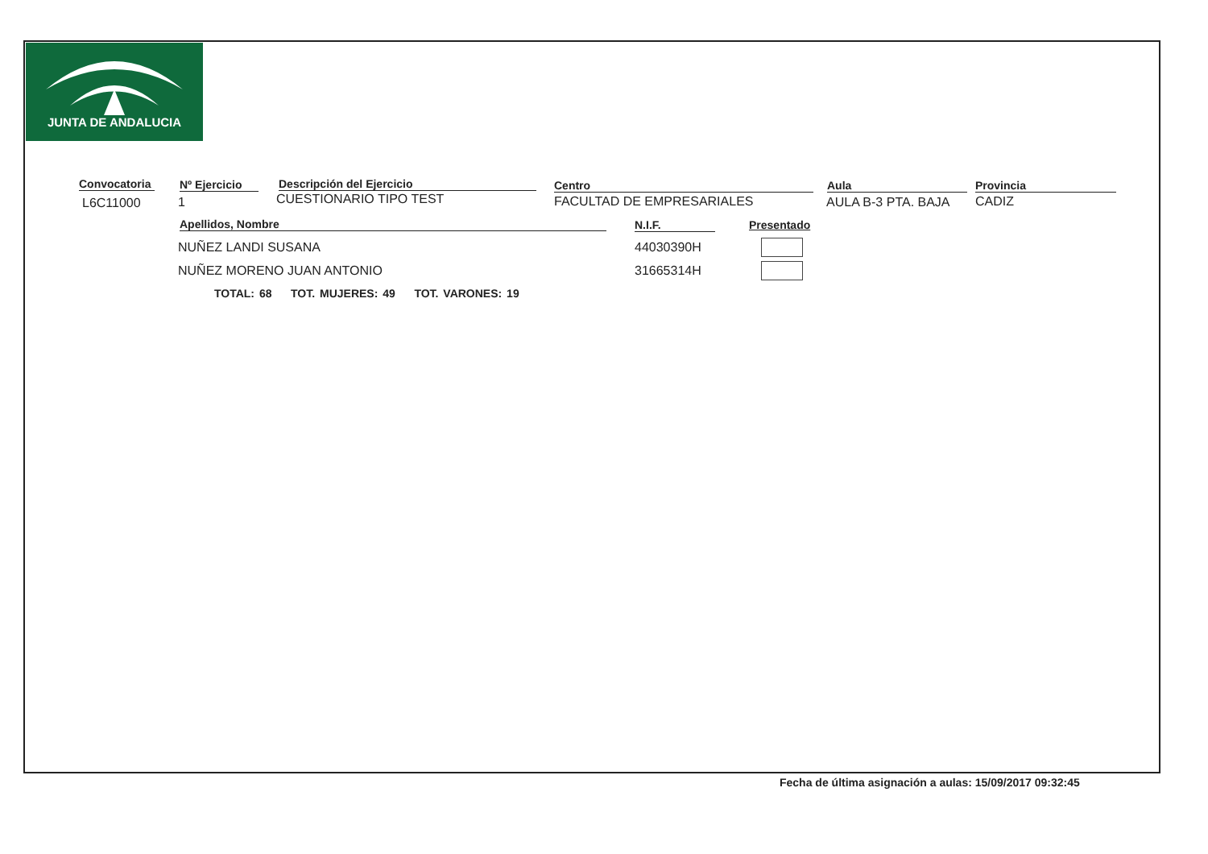JUNTA DE ANDALUCIA
Convocatoria
L6C11000
Nº Ejercicio
1
Descripción del Ejercicio
CUESTIONARIO TIPO TEST
Centro
FACULTAD DE EMPRESARIALES
Aula
AULA B-3 PTA. BAJA
Provincia
CADIZ
Apellidos, Nombre N.I.F. Presentado
NUÑEZ LANDI SUSANA 44030390H
NUÑEZ MORENO JUAN ANTONIO 31665314H
TOTAL: 68 TOT. MUJERES: 49 TOT. VARONES: 19
Fecha de última asignación a aulas: 15/09/2017 09:32:45